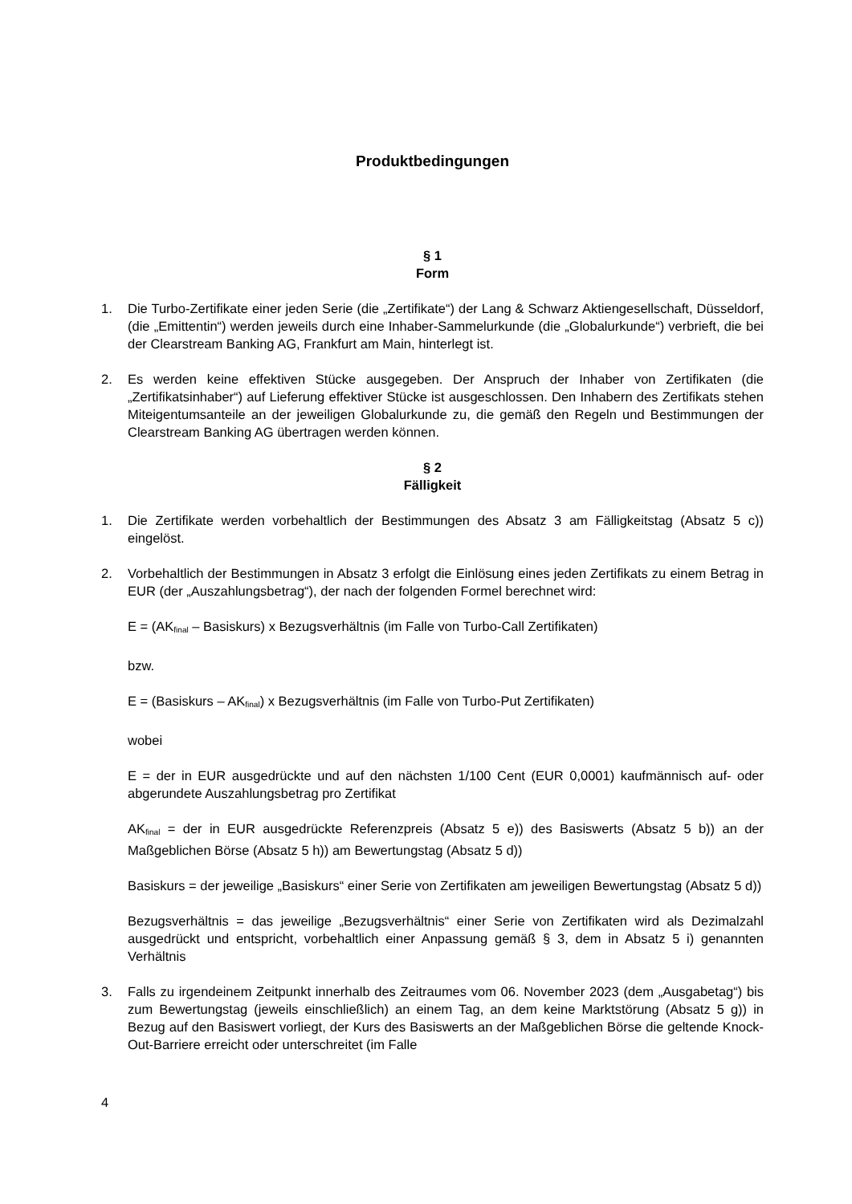Produktbedingungen
§ 1
Form
1. Die Turbo-Zertifikate einer jeden Serie (die „Zertifikate“) der Lang & Schwarz Aktiengesellschaft, Düsseldorf, (die „Emittentin“) werden jeweils durch eine Inhaber-Sammelurkunde (die „Globalurkunde“) verbrieft, die bei der Clearstream Banking AG, Frankfurt am Main, hinterlegt ist.
2. Es werden keine effektiven Stücke ausgegeben. Der Anspruch der Inhaber von Zertifikaten (die „Zertifikatsinhaber“) auf Lieferung effektiver Stücke ist ausgeschlossen. Den Inhabern des Zertifikats stehen Miteigentumsanteile an der jeweiligen Globalurkunde zu, die gemäß den Regeln und Bestimmungen der Clearstream Banking AG übertragen werden können.
§ 2
Fälligkeit
1. Die Zertifikate werden vorbehaltlich der Bestimmungen des Absatz 3 am Fälligkeitstag (Absatz 5 c)) eingelöst.
2. Vorbehaltlich der Bestimmungen in Absatz 3 erfolgt die Einlösung eines jeden Zertifikats zu einem Betrag in EUR (der „Auszahlungsbetrag“), der nach der folgenden Formel berechnet wird:
E = (AK<sub>final</sub> – Basiskurs) x Bezugsverhältnis (im Falle von Turbo-Call Zertifikaten)
bzw.
E = (Basiskurs – AK<sub>final</sub>) x Bezugsverhältnis (im Falle von Turbo-Put Zertifikaten)
wobei
E = der in EUR ausgedrückte und auf den nächsten 1/100 Cent (EUR 0,0001) kaufmännisch auf- oder abgerundete Auszahlungsbetrag pro Zertifikat
AK<sub>final</sub> = der in EUR ausgedrückte Referenzpreis (Absatz 5 e)) des Basiswerts (Absatz 5 b)) an der Maßgeblichen Börse (Absatz 5 h)) am Bewertungstag (Absatz 5 d))
Basiskurs = der jeweilige „Basiskurs“ einer Serie von Zertifikaten am jeweiligen Bewertungstag (Absatz 5 d))
Bezugsverhältnis = das jeweilige „Bezugsverhältnis“ einer Serie von Zertifikaten wird als Dezimalzahl ausgedrückt und entspricht, vorbehaltlich einer Anpassung gemäß § 3, dem in Absatz 5 i) genannten Verhältnis
3. Falls zu irgendeinem Zeitpunkt innerhalb des Zeitraumes vom 06. November 2023 (dem „Ausgabetag“) bis zum Bewertungstag (jeweils einschließlich) an einem Tag, an dem keine Marktstörung (Absatz 5 g)) in Bezug auf den Basiswert vorliegt, der Kurs des Basiswerts an der Maßgeblichen Börse die geltende Knock-Out-Barriere erreicht oder unterschreitet (im Falle
4